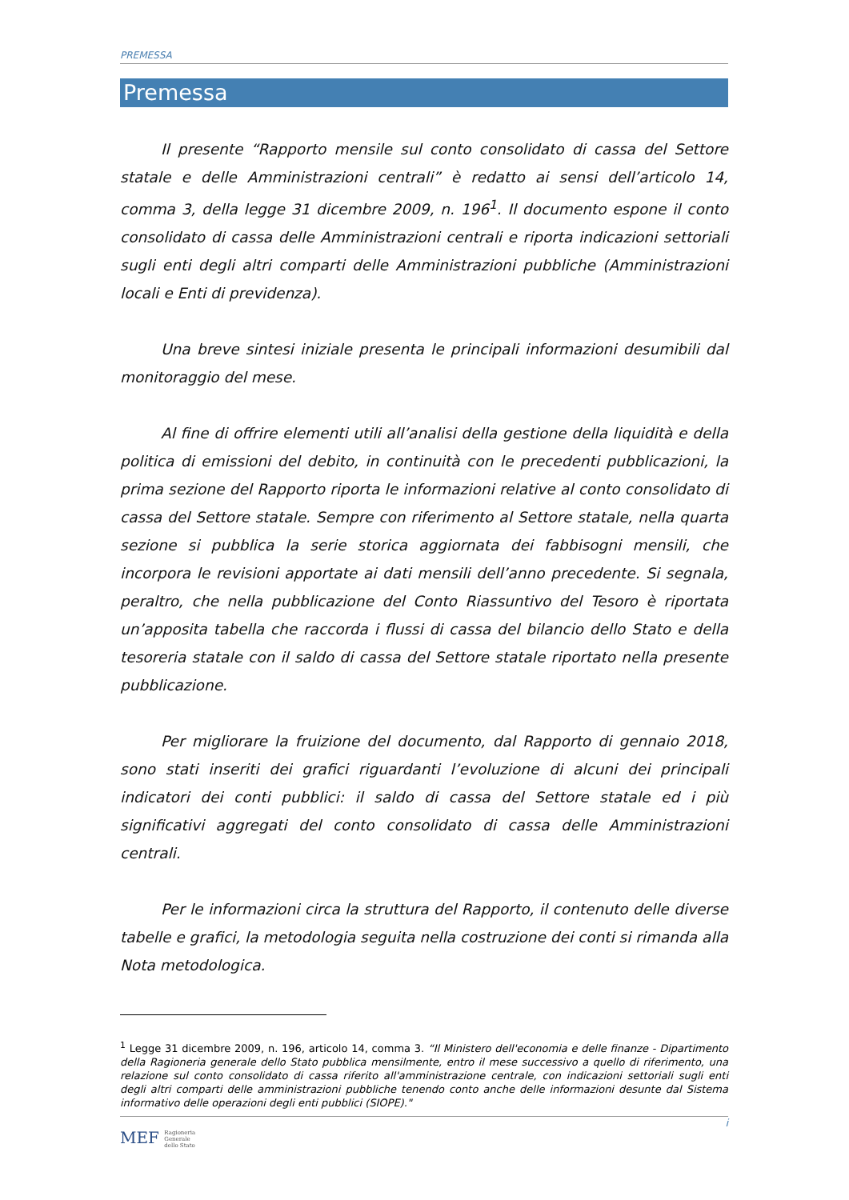PREMESSA
Premessa
Il presente “Rapporto mensile sul conto consolidato di cassa del Settore statale e delle Amministrazioni centrali” è redatto ai sensi dell’articolo 14, comma 3, della legge 31 dicembre 2009, n. 196<sup>1</sup>. Il documento espone il conto consolidato di cassa delle Amministrazioni centrali e riporta indicazioni settoriali sugli enti degli altri comparti delle Amministrazioni pubbliche (Amministrazioni locali e Enti di previdenza).
Una breve sintesi iniziale presenta le principali informazioni desumibili dal monitoraggio del mese.
Al fine di offrire elementi utili all’analisi della gestione della liquidità e della politica di emissioni del debito, in continuità con le precedenti pubblicazioni, la prima sezione del Rapporto riporta le informazioni relative al conto consolidato di cassa del Settore statale. Sempre con riferimento al Settore statale, nella quarta sezione si pubblica la serie storica aggiornata dei fabbisogni mensili, che incorpora le revisioni apportate ai dati mensili dell’anno precedente. Si segnala, peraltro, che nella pubblicazione del Conto Riassuntivo del Tesoro è riportata un’apposita tabella che raccorda i flussi di cassa del bilancio dello Stato e della tesoreria statale con il saldo di cassa del Settore statale riportato nella presente pubblicazione.
Per migliorare la fruizione del documento, dal Rapporto di gennaio 2018, sono stati inseriti dei grafici riguardanti l’evoluzione di alcuni dei principali indicatori dei conti pubblici: il saldo di cassa del Settore statale ed i più significativi aggregati del conto consolidato di cassa delle Amministrazioni centrali.
Per le informazioni circa la struttura del Rapporto, il contenuto delle diverse tabelle e grafici, la metodologia seguita nella costruzione dei conti si rimanda alla Nota metodologica.
<sup>1</sup> Legge 31 dicembre 2009, n. 196, articolo 14, comma 3. “Il Ministero dell'economia e delle finanze - Dipartimento della Ragioneria generale dello Stato pubblica mensilmente, entro il mese successivo a quello di riferimento, una relazione sul conto consolidato di cassa riferito all'amministrazione centrale, con indicazioni settoriali sugli enti degli altri comparti delle amministrazioni pubbliche tenendo conto anche delle informazioni desunte dal Sistema informativo delle operazioni degli enti pubblici (SIOPE)."
i
MEF Ragioneria
Generale
dello Stato